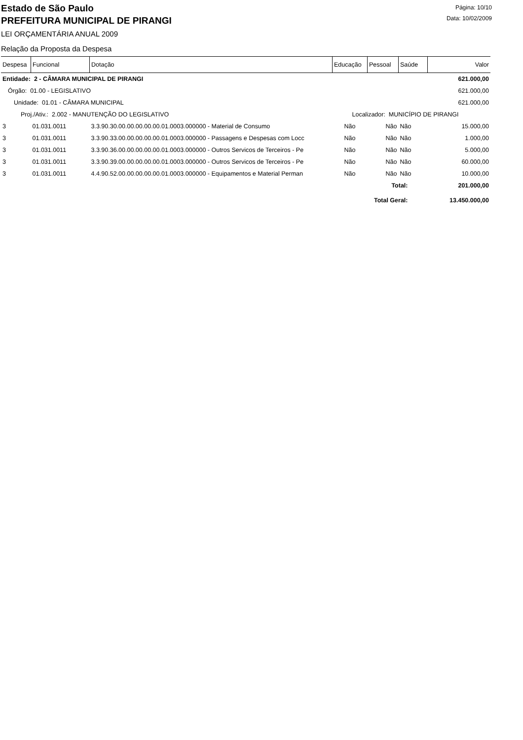Estado de São Paulo
PREFEITURA MUNICIPAL DE PIRANGI
Página: 10/10
Data: 10/02/2009
LEI ORÇAMENTÁRIA ANUAL 2009
Relação da Proposta da Despesa
| Despesa | Funcional | Dotação | Educação | Pessoal | Saúde | Valor |
| --- | --- | --- | --- | --- | --- | --- |
| Entidade: 2 - CÂMARA MUNICIPAL DE PIRANGI | | | | | | 621.000,00 |
| Órgão: 01.00 - LEGISLATIVO | | | | | | 621.000,00 |
| Unidade: 01.01 - CÂMARA MUNICIPAL | | | | | | 621.000,00 |
| Proj./Ativ.: 2.002 - MANUTENÇÃO DO LEGISLATIVO | | | Localizador: MUNICÍPIO DE PIRANGI | | | |
| 3 | 01.031.0011 | 3.3.90.30.00.00.00.00.00.01.0003.000000 - Material de Consumo | Não | Não | Não | 15.000,00 |
| 3 | 01.031.0011 | 3.3.90.33.00.00.00.00.00.01.0003.000000 - Passagens e Despesas com Locc | Não | Não | Não | 1.000,00 |
| 3 | 01.031.0011 | 3.3.90.36.00.00.00.00.00.01.0003.000000 - Outros Servicos de Terceiros - Pe | Não | Não | Não | 5.000,00 |
| 3 | 01.031.0011 | 3.3.90.39.00.00.00.00.00.01.0003.000000 - Outros Servicos de Terceiros - Pe | Não | Não | Não | 60.000,00 |
| 3 | 01.031.0011 | 4.4.90.52.00.00.00.00.00.01.0003.000000 - Equipamentos e Material Perman | Não | Não | Não | 10.000,00 |
| Total: | | | | | | 201.000,00 |
| Total Geral: | | | | | | 13.450.000,00 |